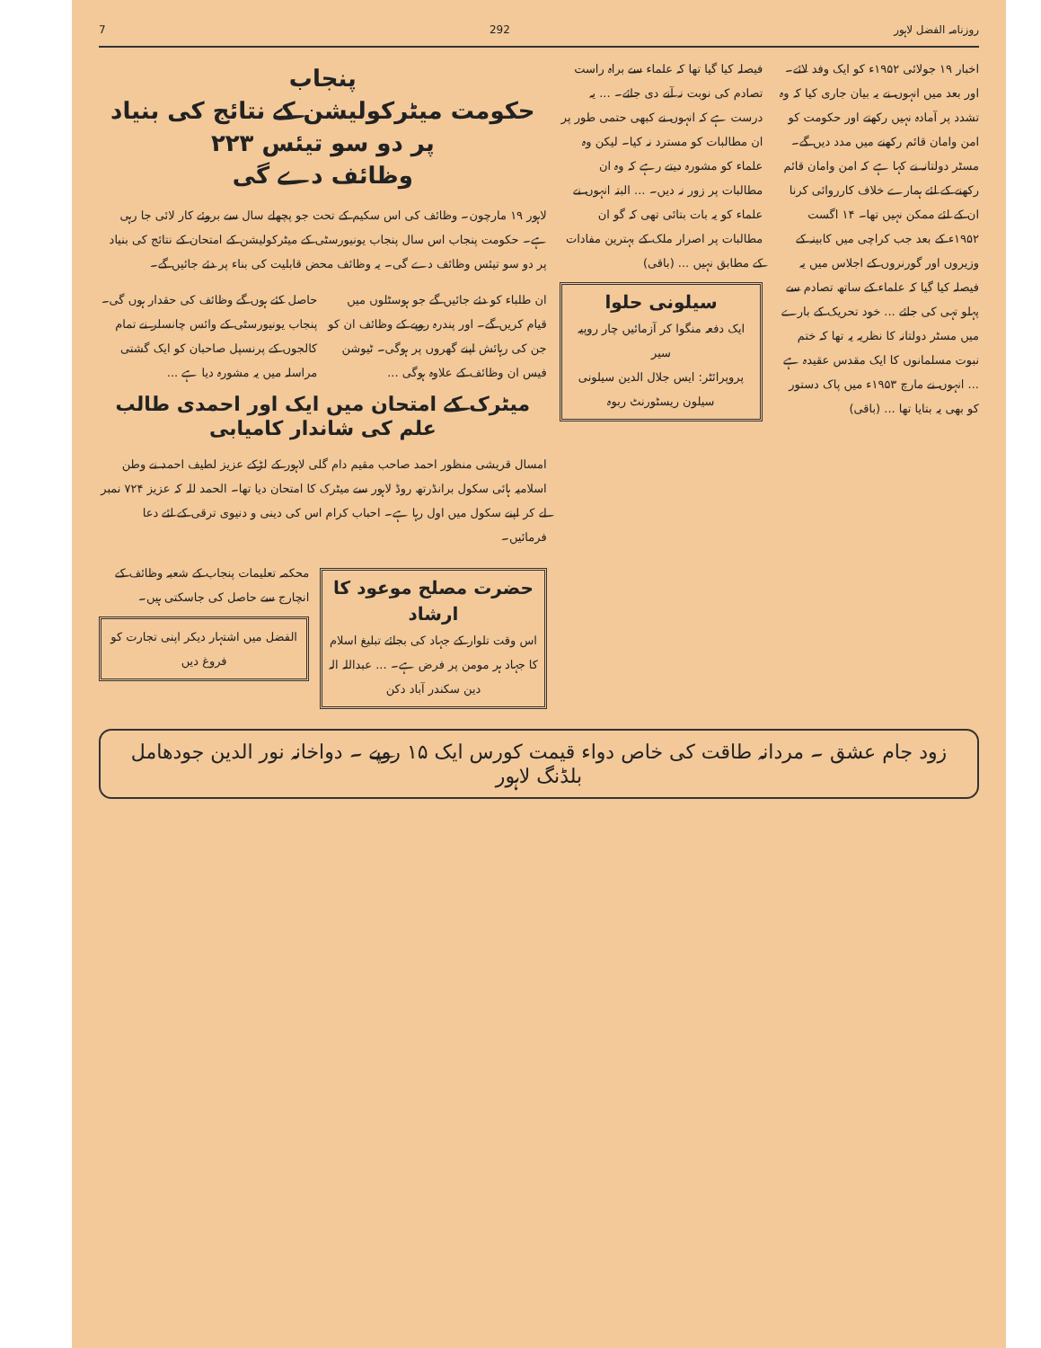روزنامہ الفضل لاہور 292 7
اخبار ۱۹ جولائی ۱۹۵۲ء کو ایک وفد لائے۔ اور بعد میں انہوں نے یہ بیان جاری کیا کہ وہ تشدد پر آمادہ نہیں رکھتے اور حکومت کو امن وامان قائم رکھنے میں مدد دیں گے۔ مسٹر دولتانہ نے کہا ہے کہ امن وامان قائم رکھنے کے لئے ہمارے خلاف کارروائی کرنا ان کے لئے ممکن نہیں تھا۔ ۱۴ اگست ۱۹۵۲ء کے بعد جب کراچی میں کابینہ کے وزیروں اور گورنروں کے اجلاس میں یہ فیصلہ کیا گیا کہ علماء کے ساتھ تصادم سے پہلو تہی کی جائے ... خود تحریک کے بارے میں مسٹر دولتانہ کا نظریہ یہ تھا کہ ختم نبوت مسلمانوں کا ایک مقدس عقیدہ ہے ... انہوں نے مارچ ۱۹۵۳ء میں پاک دستور کو بھی یہ بتایا تھا ... (باقی)
فیصلہ کیا گیا تھا کہ علماء سے براہ راست تصادم کی نوبت نہ آنے دی جائے۔ ... یہ درست ہے کہ انہوں نے کبھی حتمی طور پر ان مطالبات کو مسترد نہ کیا۔ لیکن وہ علماء کو مشورہ دیتے رہے کہ وہ ان مطالبات پر زور نہ دیں۔ ... البتہ انہوں نے علماء کو یہ بات بتائی تھی کہ گو ان مطالبات پر اصرار ملک کے بہترین مفادات کے مطابق نہیں ... (باقی)
سیلونی حلوا
ایک دفعہ منگوا کر آزمائیں چار روپیہ سیر
پروپرائٹر: ایس جلال الدین سیلونی
سیلون ریسٹورنٹ ربوہ
پنجاب
حکومت میٹرکولیشن کے نتائج کی بنیاد پر دو سو تیئس ۲۲۳
وظائف دے گی
لاہور ۱۹ مارچون۔ وظائف کی اس سکیم کے تحت جو پچھلے سال سے بروئے کار لائی جا رہی ہے۔ حکومت پنجاب اس سال پنجاب یونیورسٹی کے میٹرکولیشن کے امتحان کے نتائج کی بنیاد پر دو سو تیئس وظائف دے گی۔ یہ وظائف محض قابلیت کی بناء پر دئے جائیں گے۔
ان طلباء کو دئے جائیں گے جو ہوسٹلوں میں قیام کریں گے۔ اور پندرہ روپے کے وظائف ان کو جن کی رہائش اپنے گھروں پر ہوگی۔ ٹیوشن فیس ان وظائف کے علاوہ ہوگی ...
حاصل کئے ہوں گے وظائف کی حقدار ہوں گی۔ پنجاب یونیورسٹی کے وائس چانسلر نے تمام کالجوں کے پرنسپل صاحبان کو ایک گشتی مراسلہ میں یہ مشورہ دیا ہے ...
میٹرک کے امتحان میں ایک اور احمدی طالب علم کی شاندار کامیابی
امسال قریشی منظور احمد صاحب مقیم دام گلی لاہور کے لڑکے عزیز لطیف احمد نے وطن اسلامیہ ہائی سکول برانڈرتھ روڈ لاہور سے میٹرک کا امتحان دیا تھا۔ الحمد للہ کہ عزیز ۷۲۴ نمبر لے کر اپنے سکول میں اول رہا ہے۔ احباب کرام اس کی دینی و دنیوی ترقی کے لئے دعا فرمائیں۔
حضرت مصلح موعود کا ارشاد
اس وقت تلوار کے جہاد کی بجائے تبلیغ اسلام کا جہاد ہر مومن پر فرض ہے۔ ... عبداللہ الہ دین سکندر آباد دکن
محکمہ تعلیمات پنجاب کے شعبہ وظائف کے انچارج سے حاصل کی جاسکتی ہیں۔
الفضل میں اشتہار دیکر اپنی تجارت کو فروغ دیں
زود جام عشق ۔ مردانہ طاقت کی خاص دواء قیمت کورس ایک ۱۵ روپے ۔ دواخانہ نور الدین جودھامل بلڈنگ لاہور